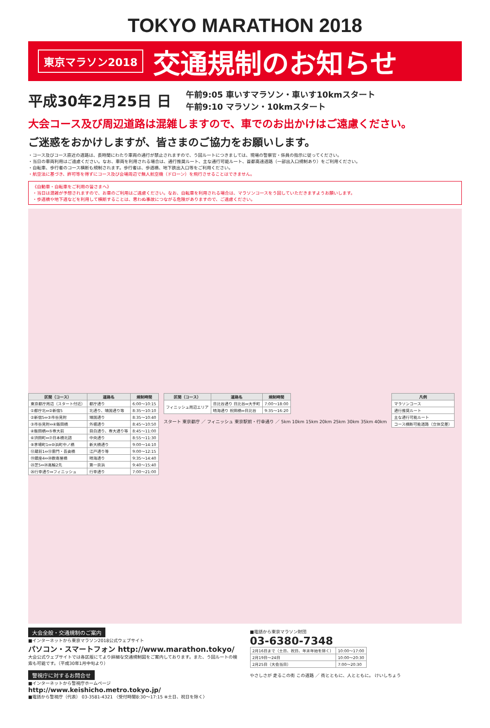TOKYO MARATHON 2018
東京マラソン2018 交通規制のお知らせ
平成30年2月25日 日
午前9:05 車いすマラソン・車いす10kmスタート
午前9:10 マラソン・10kmスタート
大会コース及び周辺道路は混雑しますので、車でのお出かけはご遠慮ください。
ご迷惑をおかけしますが、皆さまのご協力をお願いします。
・コース及びコース直近の道路は、長時間にわたり車両の通行が禁止されますので、う回ルートにつきましては、現場の警察官・係員の指示に従ってください。
・当日の車両利用はご遠慮ください。なお、車両を利用される場合は、通行推奨ルート、主な通行可能ルート、首都高速道路（一部出入口規制あり）をご利用ください。
・自転車、歩行者のコース横断も規制されます。歩行者は、歩道橋、地下鉄出入口等をご利用ください。
・航空法に基づき、許可等を得ずにコース及び会場周辺で無人航空機（ドローン）を飛行させることはできません。
《自動車・自転車をご利用の皆さまへ》
・当日は混雑が予想されますので、お車のご利用はご遠慮ください。なお、自転車を利用される場合は、マラソンコースをう回していただきますようお願いします。
・歩道橋や地下道などを利用して横断することは、思わぬ事故につながる危険がありますので、ご遠慮ください。
| 区間（コース） | 道路名 | 規制時間 |
| --- | --- | --- |
| 東京都庁周辺（スタート付近） | 都庁通り | 6:00～10:15 |
| ①都庁北⇔②新宿5 | 北通り、靖国通り等 | 8:35～10:10 |
| ②新宿5⇔③市谷見附 | 靖国通り | 8:35～10:40 |
| ③市谷見附⇔④飯田橋 | 外堀通り | 8:45～10:50 |
| ④飯田橋⇔⑤専大前 | 目白通り、専大通り等 | 8:45～11:00 |
| ⑥須田町⇔⑦日本橋北詰 | 中央通り | 8:55～11:30 |
| ⑨茅場町1⇔⑩浜町中ノ橋 | 新大橋通り | 9:00～14:10 |
| ⑫蔵前1⇔⑬雷門・吾妻橋 | 江戸通り等 | 9:00～12:15 |
| ⑲銀座4⇔⑳数寄屋橋 | 晴海通り | 9:35～14:40 |
| ㉓芝5⇔㉔高輪2先 | 第一京浜 | 9:40～15:40 |
| ㉖行幸通り⇔フィニッシュ | 行幸通り | 7:00～21:00 |
| 区間（コース） | 道路名 | 規制時間 |
| --- | --- | --- |
| フィニッシュ周辺エリア | 日比谷通り 日比谷⇔大手町 | 7:00～18:00 |
| | 晴海通り 祝田橋⇔日比谷 | 9:35～16:20 |
スタート 東京都庁 ／ フィニッシュ 東京駅前・行幸通り ／ 5km 10km 15km 20km 25km 30km 35km 40km
| 凡例 |
| --- |
| マラソンコース |
| 通行推奨ルート |
| 主な通行可能ルート |
| コース横断可能道路（立体交差） |
大会全般・交通規制のご案内
■インターネットから東京マラソン2018公式ウェブサイト
パソコン・スマートフォン http://www.marathon.tokyo/
大会公式ウェブサイトでは各区版にてより詳細な交通規制図をご案内しております。また、う回ルートの検索も可能です。（平成30年1月中旬より）
警視庁に対するお問合せ
■インターネットから警視庁ホームページ
http://www.keishicho.metro.tokyo.jp/
■電話から警視庁（代表） 03-3581-4321 〈受付時間8:30～17:15 ※土日、祝日を除く〉
■電話から東京マラソン財団
03-6380-7348
| 2月16日まで（土日、祝日、年末年始を除く） | 10:00～17:00 |
| 2月19日～24日 | 10:00～20:30 |
| 2月25日（大会当日） | 7:00～20:30 |
やさしさが 走るこの街 この道路 ／ 街とともに、人とともに。 けいしちょう